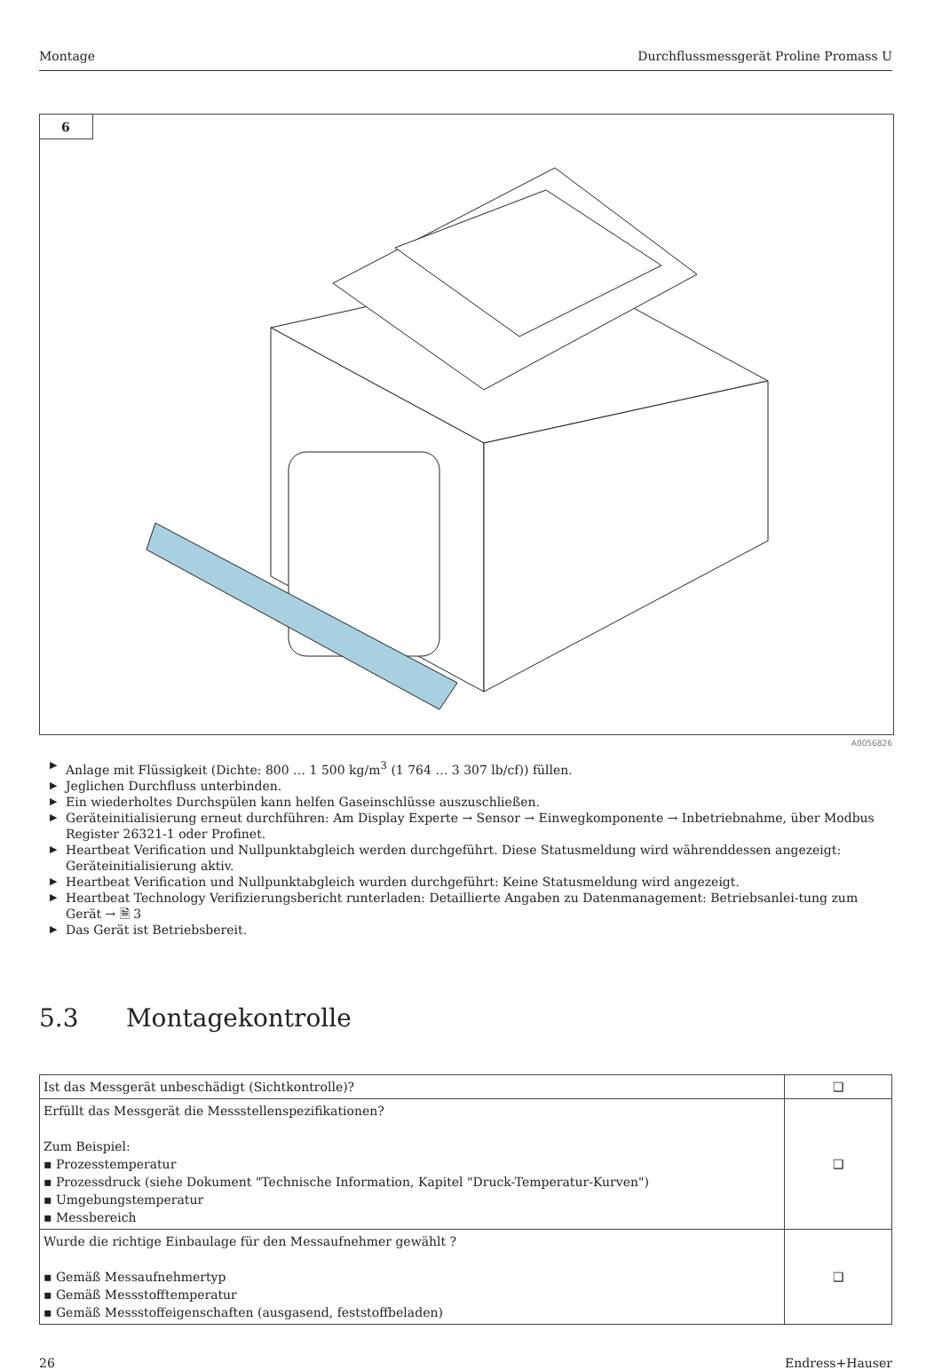Montage Durchflussmessgerät Proline Promass U
6
A0056826
▶ Anlage mit Flüssigkeit (Dichte: 800 … 1 500 kg/m<sup>3</sup> (1 764 … 3 307 lb/cf)) füllen.
▶ Jeglichen Durchfluss unterbinden.
▶ Ein wiederholtes Durchspülen kann helfen Gaseinschlüsse auszuschließen.
▶ Geräteinitialisierung erneut durchführen: Am Display Experte → Sensor → Einwegkomponente → Inbetriebnahme, über Modbus Register 26321-1 oder Profinet.
▶ Heartbeat Verification und Nullpunktabgleich werden durchgeführt. Diese Statusmeldung wird währenddessen angezeigt: Geräteinitialisierung aktiv.
▶ Heartbeat Verification und Nullpunktabgleich wurden durchgeführt: Keine Statusmeldung wird angezeigt.
▶ Heartbeat Technology Verifizierungsbericht runterladen: Detaillierte Angaben zu Datenmanagement: Betriebsanlei-tung zum Gerät → 🗎 3
▶ Das Gerät ist Betriebsbereit.
5.3 Montagekontrolle
| Ist das Messgerät unbeschädigt (Sichtkontrolle)? | ❑ |
| Erfüllt das Messgerät die Messstellenspezifikationen? Zum Beispiel: ▪ Prozesstemperatur ▪ Prozessdruck (siehe Dokument "Technische Information, Kapitel "Druck-Temperatur-Kurven") ▪ Umgebungstemperatur ▪ Messbereich | ❑ |
| Wurde die richtige Einbaulage für den Messaufnehmer gewählt ? ▪ Gemäß Messaufnehmertyp ▪ Gemäß Messstofftemperatur ▪ Gemäß Messstoffeigenschaften (ausgasend, feststoffbeladen) | ❑ |
26 Endress+Hauser